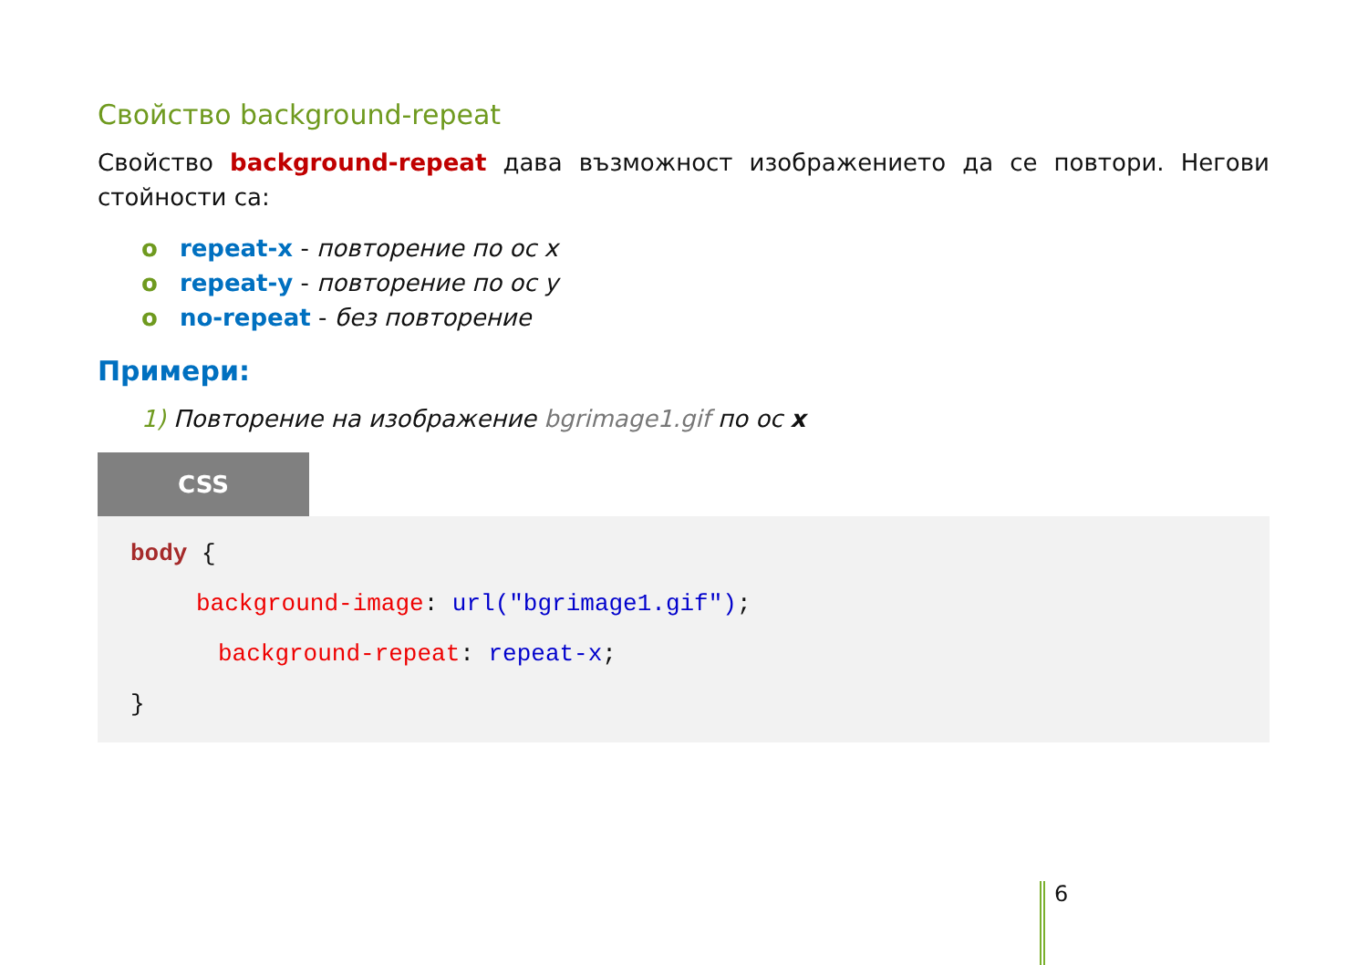Свойство background-repeat
Свойство background-repeat дава възможност изображението да се повтори. Негови стойности са:
o repeat-x - повторение по ос x
o repeat-y - повторение по ос y
o no-repeat - без повторение
Примери:
1) Повторение на изображение bgrimage1.gif по ос x
CSS
body {
background-image: url("bgrimage1.gif");
background-repeat: repeat-x;
}
6